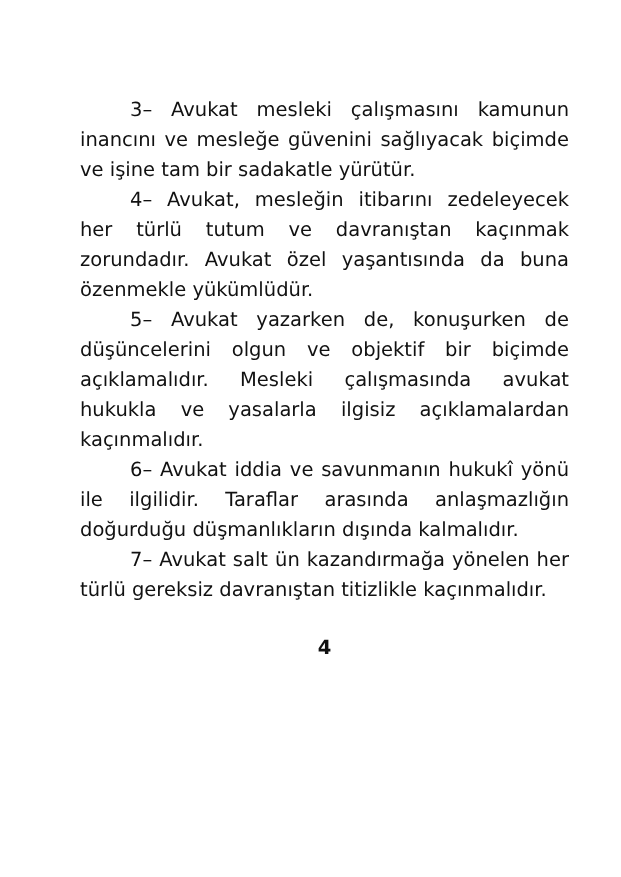3– Avukat mesleki çalışmasını kamunun inancını ve mesleğe güvenini sağlıyacak biçimde ve işine tam bir sadakatle yürütür.
4– Avukat, mesleğin itibarını zedeleyecek her türlü tutum ve davranıştan kaçınmak zorundadır. Avukat özel yaşantısında da buna özenmekle yükümlüdür.
5– Avukat yazarken de, konuşurken de düşüncelerini olgun ve objektif bir biçimde açıklamalıdır. Mesleki çalışmasında avukat hukukla ve yasalarla ilgisiz açıklamalardan kaçınmalıdır.
6– Avukat iddia ve savunmanın hukukî yönü ile ilgilidir. Taraflar arasında anlaşmazlığın doğurduğu düşmanlıkların dışında kalmalıdır.
7– Avukat salt ün kazandırmağa yönelen her türlü gereksiz davranıştan titizlikle kaçınmalıdır.
4